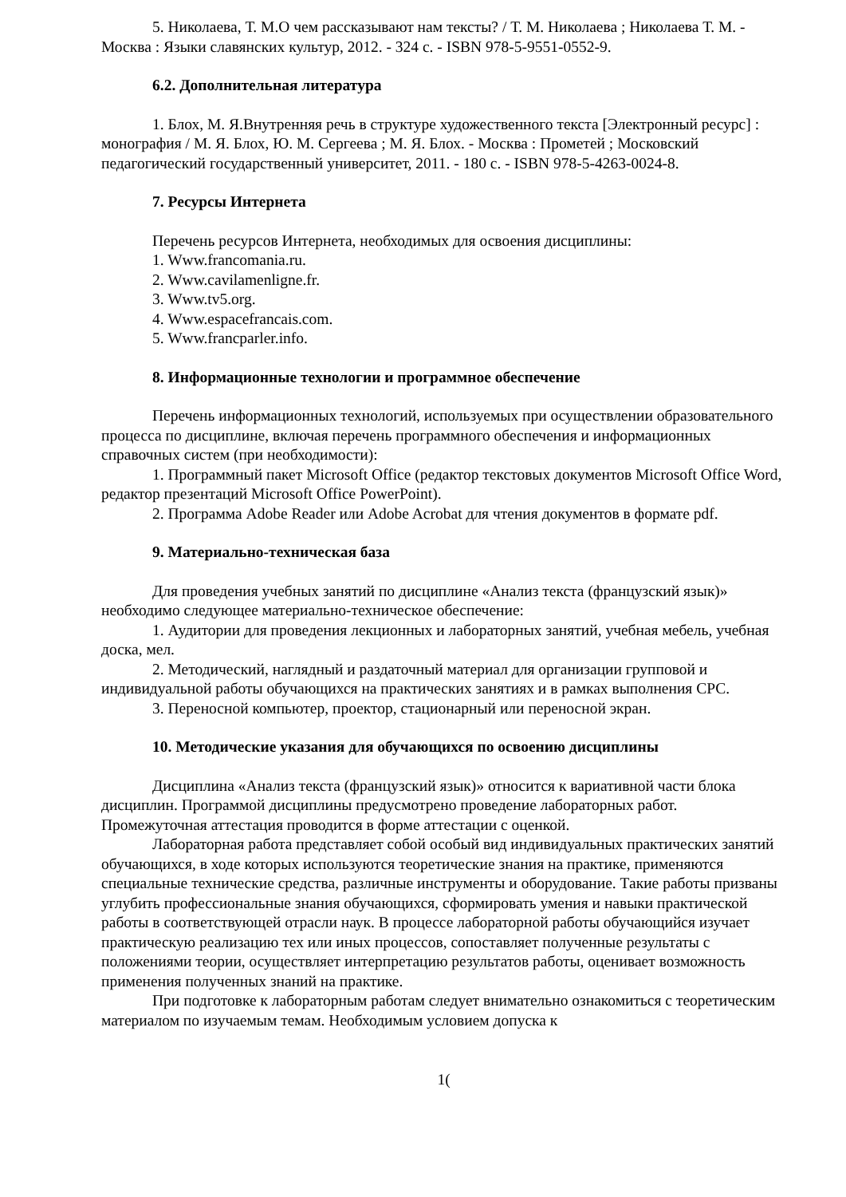5. Николаева, Т. М.О чем рассказывают нам тексты? / Т. М. Николаева ; Николаева Т. М. - Москва : Языки славянских культур, 2012. - 324 с. - ISBN 978-5-9551-0552-9.
6.2. Дополнительная литература
1. Блох, М. Я.Внутренняя речь в структуре художественного текста [Электронный ресурс] : монография / М. Я. Блох, Ю. М. Сергеева ; М. Я. Блох. - Москва : Прометей ; Московский педагогический государственный университет, 2011. - 180 с. - ISBN 978-5-4263-0024-8.
7. Ресурсы Интернета
Перечень ресурсов Интернета, необходимых для освоения дисциплины:
1. Www.francomania.ru.
2. Www.cavilamenligne.fr.
3. Www.tv5.org.
4. Www.espacefrancais.com.
5. Www.francparler.info.
8. Информационные технологии и программное обеспечение
Перечень информационных технологий, используемых при осуществлении образовательного процесса по дисциплине, включая перечень программного обеспечения и информационных справочных систем (при необходимости):
1. Программный пакет Microsoft Office (редактор текстовых документов Microsoft Office Word, редактор презентаций Microsoft Office PowerPoint).
2. Программа Adobe Reader или Adobe Acrobat для чтения документов в формате pdf.
9. Материально-техническая база
Для проведения учебных занятий по дисциплине «Анализ текста (французский язык)» необходимо следующее материально-техническое обеспечение:
1. Аудитории для проведения лекционных и лабораторных занятий, учебная мебель, учебная доска, мел.
2. Методический, наглядный и раздаточный материал для организации групповой и индивидуальной работы обучающихся на практических занятиях и в рамках выполнения СРС.
3. Переносной компьютер, проектор, стационарный или переносной экран.
10. Методические указания для обучающихся по освоению дисциплины
Дисциплина «Анализ текста (французский язык)» относится к вариативной части блока дисциплин. Программой дисциплины предусмотрено проведение лабораторных работ. Промежуточная аттестация проводится в форме аттестации с оценкой.
Лабораторная работа представляет собой особый вид индивидуальных практических занятий обучающихся, в ходе которых используются теоретические знания на практике, применяются специальные технические средства, различные инструменты и оборудование. Такие работы призваны углубить профессиональные знания обучающихся, сформировать умения и навыки практической работы в соответствующей отрасли наук. В процессе лабораторной работы обучающийся изучает практическую реализацию тех или иных процессов, сопоставляет полученные результаты с положениями теории, осуществляет интерпретацию результатов работы, оценивает возможность применения полученных знаний на практике.
При подготовке к лабораторным работам следует внимательно ознакомиться с теоретическим материалом по изучаемым темам. Необходимым условием допуска к
1(